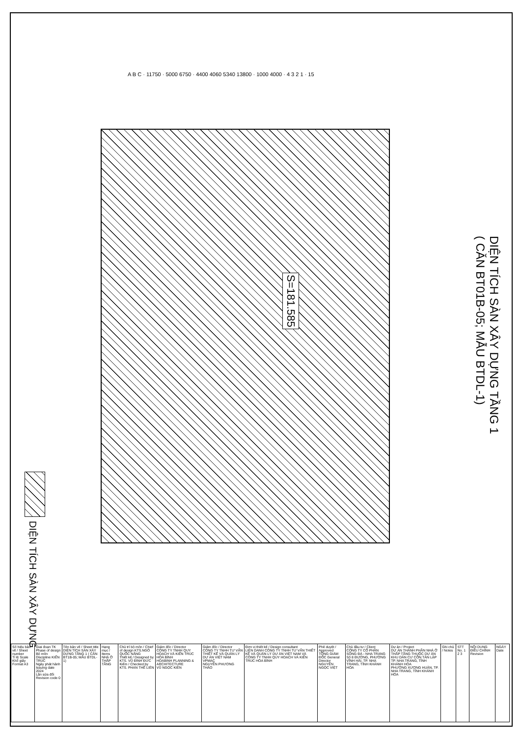A B C · 11750 · 5000 6750 · 4400 4060 5340 13800 · 1000 4000 · 4 3 2 1 · 15
S=181.585
DIỆN TÍCH SÀN XÂY DỰNG TẦNG 1
( CĂN BT01B-05; MẪU BTDL-1)
DIỆN TÍCH SÀN XÂY DỰNG
| Số hiệu bản vẽ / Sheet number Tỉ lệ Scale Khổ giấy Format A3 | Giai đoạn TK Phase of design Bộ môn Discipline KIẾN TRÚC Ngày phát hành Issuing date 2024 Lần sửa đổi Revision code 0 | Tên bản vẽ / Sheet title DIỆN TÍCH SÀN XÂY DỰNG TẦNG 1 ( CĂN BT1B-05; MẪU BTDL-1) | Hạng mục / Items NHÀ Ở THẤP TẦNG | Chủ trì bộ môn / Chief of design KTS.NGÔ QUỐC NĂNG Thiết kế / Designed by KTS. VŨ ĐÌNH ĐỨC Kiểm / Checked by KTS. PHAN THẾ LIÊN | Giám đốc / Director CÔNG TY TNHH QUY HOẠCH VÀ KIẾN TRÚC HÒA BÌNH HOABINH PLANNING & ARCHITECTURE VŨ NGỌC KIÊN | Giám đốc / Director CÔNG TY TNHH TƯ VẤN THIẾT KẾ VÀ QUẢN LÝ DỰ ÁN VIỆT NAM VPMAC NGUYỄN PHƯƠNG THẢO | Đơn vị thiết kế / Design consultant LIÊN DANH CÔNG TY TNHH TƯ VẤN THIẾT KẾ VÀ QUẢN LÝ DỰ ÁN VIỆT NAM VÀ CÔNG TY TNHH QUY HOẠCH VÀ KIẾN TRÚC HÒA BÌNH | Phê duyệt / Approved TỔNG GIÁM ĐỐC General Director NGUYỄN NGỌC VIỆT | Chủ đầu tư / Client CÔNG TY CỔ PHẦN SÔNG ĐÀ - NHA TRANG Số 8 ĐƯỜNG, PHƯỜNG VĨNH HẢI, TP. NHA TRANG, TỈNH KHÁNH HÒA | Dự án / Project DỰ ÁN THÀNH PHẦN NHÀ Ở THẤP TẦNG THUỘC DỰ ÁN KHU DÂN CƯ CỒN TÂN LẬP TP. NHA TRANG, TỈNH KHÁNH HÒA PHƯỜNG XƯƠNG HUÂN, TP. NHA TRANG, TỈNH KHÁNH HÒA | Ghi chú / Notes | STT No. 1 2 3 | NỘI DUNG ĐIỀU CHỈNH Revision | NGÀY Date |